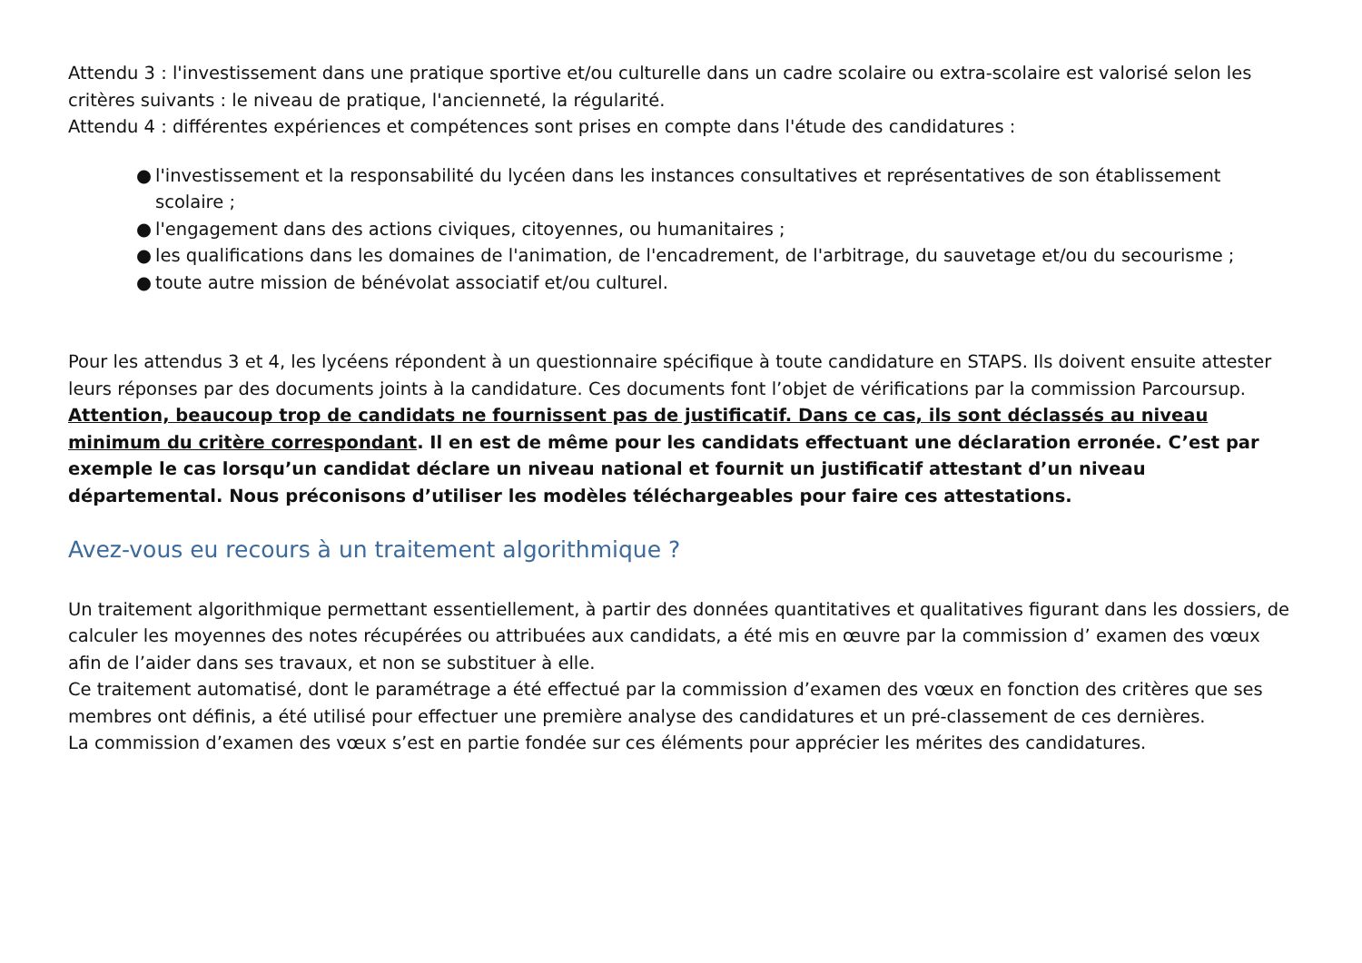Attendu 3 : l'investissement dans une pratique sportive et/ou culturelle dans un cadre scolaire ou extra-scolaire est valorisé selon les critères suivants : le niveau de pratique, l'ancienneté, la régularité.
Attendu 4 : différentes expériences et compétences sont prises en compte dans l'étude des candidatures :
● l'investissement et la responsabilité du lycéen dans les instances consultatives et représentatives de son établissement scolaire ;
● l'engagement dans des actions civiques, citoyennes, ou humanitaires ;
● les qualifications dans les domaines de l'animation, de l'encadrement, de l'arbitrage, du sauvetage et/ou du secourisme ;
● toute autre mission de bénévolat associatif et/ou culturel.
Pour les attendus 3 et 4, les lycéens répondent à un questionnaire spécifique à toute candidature en STAPS. Ils doivent ensuite attester leurs réponses par des documents joints à la candidature. Ces documents font l’objet de vérifications par la commission Parcoursup. Attention, beaucoup trop de candidats ne fournissent pas de justificatif. Dans ce cas, ils sont déclassés au niveau minimum du critère correspondant. Il en est de même pour les candidats effectuant une déclaration erronée. C’est par exemple le cas lorsqu’un candidat déclare un niveau national et fournit un justificatif attestant d’un niveau départemental. Nous préconisons d’utiliser les modèles téléchargeables pour faire ces attestations.
Avez-vous eu recours à un traitement algorithmique ?
Un traitement algorithmique permettant essentiellement, à partir des données quantitatives et qualitatives figurant dans les dossiers, de calculer les moyennes des notes récupérées ou attribuées aux candidats, a été mis en œuvre par la commission d’ examen des vœux afin de l’aider dans ses travaux, et non se substituer à elle.
Ce traitement automatisé, dont le paramétrage a été effectué par la commission d’examen des vœux en fonction des critères que ses membres ont définis, a été utilisé pour effectuer une première analyse des candidatures et un pré-classement de ces dernières.
La commission d’examen des vœux s’est en partie fondée sur ces éléments pour apprécier les mérites des candidatures.